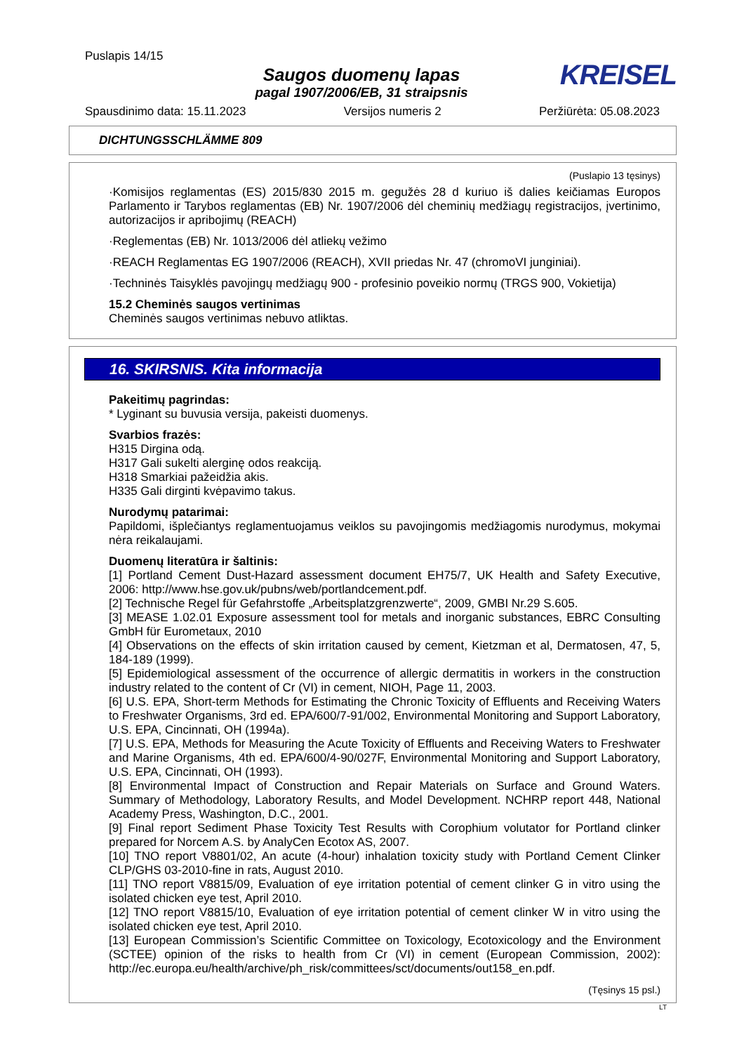Puslapis 14/15
Saugos duomenų lapas
pagal 1907/2006/EB, 31 straipsnis
KREISEL
Spausdinimo data: 15.11.2023 Versijos numeris 2 Peržiūrėta: 05.08.2023
DICHTUNGSSCHLÄMME 809
(Puslapio 13 tęsinys)
·Komisijos reglamentas (ES) 2015/830 2015 m. gegužės 28 d kuriuo iš dalies keičiamas Europos Parlamento ir Tarybos reglamentas (EB) Nr. 1907/2006 dėl cheminių medžiagų registracijos, įvertinimo, autorizacijos ir apribojimų (REACH)
·Reglementas (EB) Nr. 1013/2006 dėl atliekų vežimo
·REACH Reglamentas EG 1907/2006 (REACH), XVII priedas Nr. 47 (chromoVI junginiai).
·Techninės Taisyklės pavojingų medžiagų 900 - profesinio poveikio normų (TRGS 900, Vokietija)
15.2 Cheminės saugos vertinimas
Cheminės saugos vertinimas nebuvo atliktas.
16. SKIRSNIS. Kita informacija
Pakeitimų pagrindas:
* Lyginant su buvusia versija, pakeisti duomenys.
Svarbios frazės:
H315 Dirgina odą.
H317 Gali sukelti alerginę odos reakciją.
H318 Smarkiai pažeidžia akis.
H335 Gali dirginti kvėpavimo takus.
Nurodymų patarimai:
Papildomi, išplečiantys reglamentuojamus veiklos su pavojingomis medžiagomis nurodymus, mokymai nėra reikalaujami.
Duomenų literatūra ir šaltinis:
[1] Portland Cement Dust-Hazard assessment document EH75/7, UK Health and Safety Executive, 2006: http://www.hse.gov.uk/pubns/web/portlandcement.pdf.
[2] Technische Regel für Gefahrstoffe „Arbeitsplatzgrenzwerte“, 2009, GMBI Nr.29 S.605.
[3] MEASE 1.02.01 Exposure assessment tool for metals and inorganic substances, EBRC Consulting GmbH für Eurometaux, 2010
[4] Observations on the effects of skin irritation caused by cement, Kietzman et al, Dermatosen, 47, 5, 184-189 (1999).
[5] Epidemiological assessment of the occurrence of allergic dermatitis in workers in the construction industry related to the content of Cr (VI) in cement, NIOH, Page 11, 2003.
[6] U.S. EPA, Short-term Methods for Estimating the Chronic Toxicity of Effluents and Receiving Waters to Freshwater Organisms, 3rd ed. EPA/600/7-91/002, Environmental Monitoring and Support Laboratory, U.S. EPA, Cincinnati, OH (1994a).
[7] U.S. EPA, Methods for Measuring the Acute Toxicity of Effluents and Receiving Waters to Freshwater and Marine Organisms, 4th ed. EPA/600/4-90/027F, Environmental Monitoring and Support Laboratory, U.S. EPA, Cincinnati, OH (1993).
[8] Environmental Impact of Construction and Repair Materials on Surface and Ground Waters. Summary of Methodology, Laboratory Results, and Model Development. NCHRP report 448, National Academy Press, Washington, D.C., 2001.
[9] Final report Sediment Phase Toxicity Test Results with Corophium volutator for Portland clinker prepared for Norcem A.S. by AnalyCen Ecotox AS, 2007.
[10] TNO report V8801/02, An acute (4-hour) inhalation toxicity study with Portland Cement Clinker CLP/GHS 03-2010-fine in rats, August 2010.
[11] TNO report V8815/09, Evaluation of eye irritation potential of cement clinker G in vitro using the isolated chicken eye test, April 2010.
[12] TNO report V8815/10, Evaluation of eye irritation potential of cement clinker W in vitro using the isolated chicken eye test, April 2010.
[13] European Commission’s Scientific Committee on Toxicology, Ecotoxicology and the Environment (SCTEE) opinion of the risks to health from Cr (VI) in cement (European Commission, 2002): http://ec.europa.eu/health/archive/ph_risk/committees/sct/documents/out158_en.pdf.
(Tęsinys 15 psl.)
LT